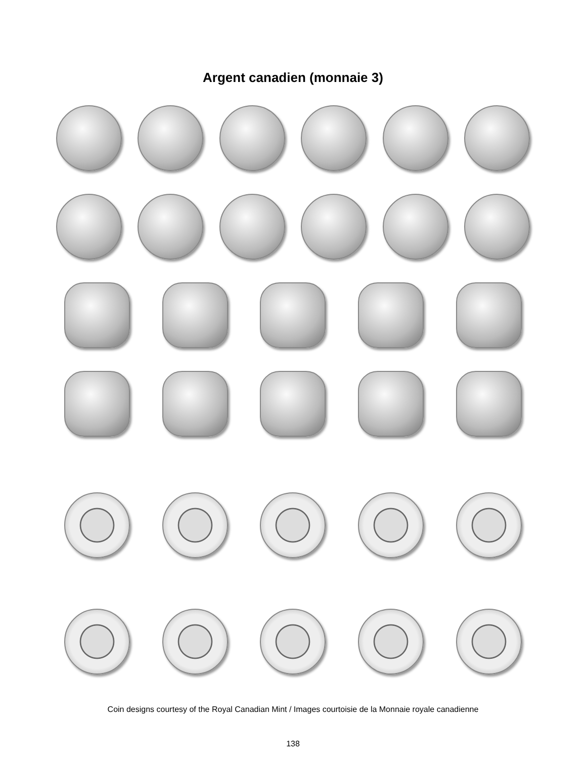Argent canadien (monnaie 3)
Coin designs courtesy of the Royal Canadian Mint / Images courtoisie de la Monnaie royale canadienne
138